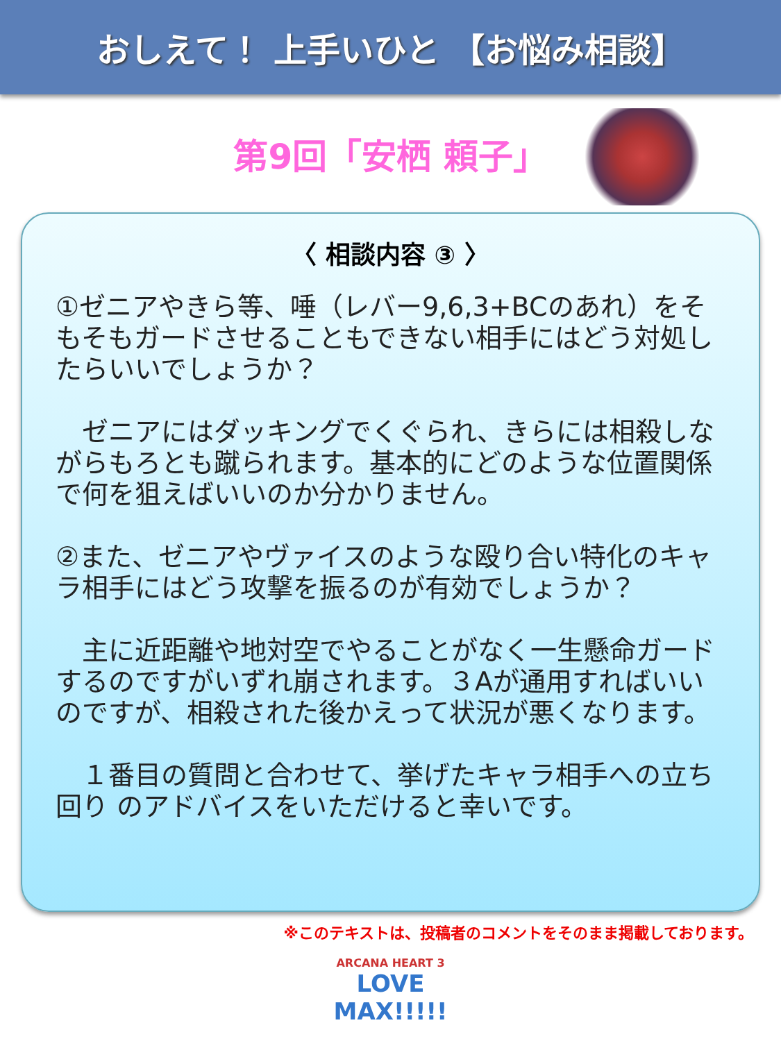おしえて！ 上手いひと 【お悩み相談】
第9回「安栖 頼子」
〈 相談内容 ③ 〉
①ゼニアやきら等、唾（レバー9,6,3+BCのあれ）をそもそもガードさせることもできない相手にはどう対処したらいいでしょうか？
　ゼニアにはダッキングでくぐられ、きらには相殺しながらもろとも蹴られます。基本的にどのような位置関係で何を狙えばいいのか分かりません。
②また、ゼニアやヴァイスのような殴り合い特化のキャラ相手にはどう攻撃を振るのが有効でしょうか？
　主に近距離や地対空でやることがなく一生懸命ガードするのですがいずれ崩されます。３Aが通用すればいいのですが、相殺された後かえって状況が悪くなります。
　１番目の質問と合わせて、挙げたキャラ相手への立ち回り のアドバイスをいただけると幸いです。
※このテキストは、投稿者のコメントをそのまま掲載しております。
ARCANA HEART 3
LOVE MAX!!!!!